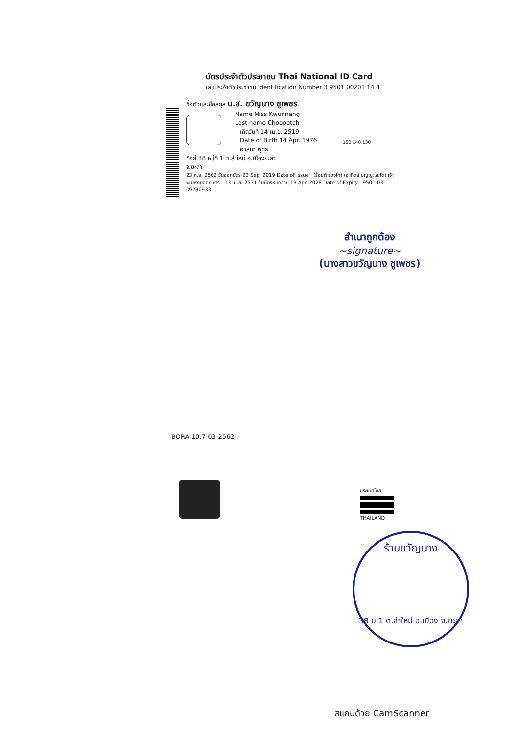บัตรประจำตัวประชาชน Thai National ID Card
เลขประจำตัวประชาชน Identification Number 3 9501 00201 14 4
ชื่อตัวและชื่อสกุล น.ส. ขวัญนาง ชูเพชร
Name Miss Kwunnang
Last name Choopetch
เกิดวันที่ 14 เม.ย. 2519
Date of Birth 14 Apr. 1976
ศาสนา พุทธ
ที่อยู่ 38 หมู่ที่ 1 ต.ลำใหม่ อ.เมืองยะลา
จ.ยะลา
23 ก.ย. 2562 วันออกบัตร 23 Sep. 2019 Date of Issue (ร้อยตำรวจโท) (อาทิตย์ บุญญะโสภัต) เจ้าพนักงานออกบัตร 13 เม.ย. 2571 วันบัตรหมดอายุ 13 Apr. 2028 Date of Expiry 9501-03-09230933
150 140 130
สำเนาถูกต้อง
~signature~
(นางสาวขวัญนาง ชูเพชร)
BORA-10.7-03-2562
ประเทศไทย
THAILAND
ร้านขวัญนาง
38 ม.1 ต.ลำใหม่ อ.เมือง จ.ยะลา
สแกนด้วย CamScanner